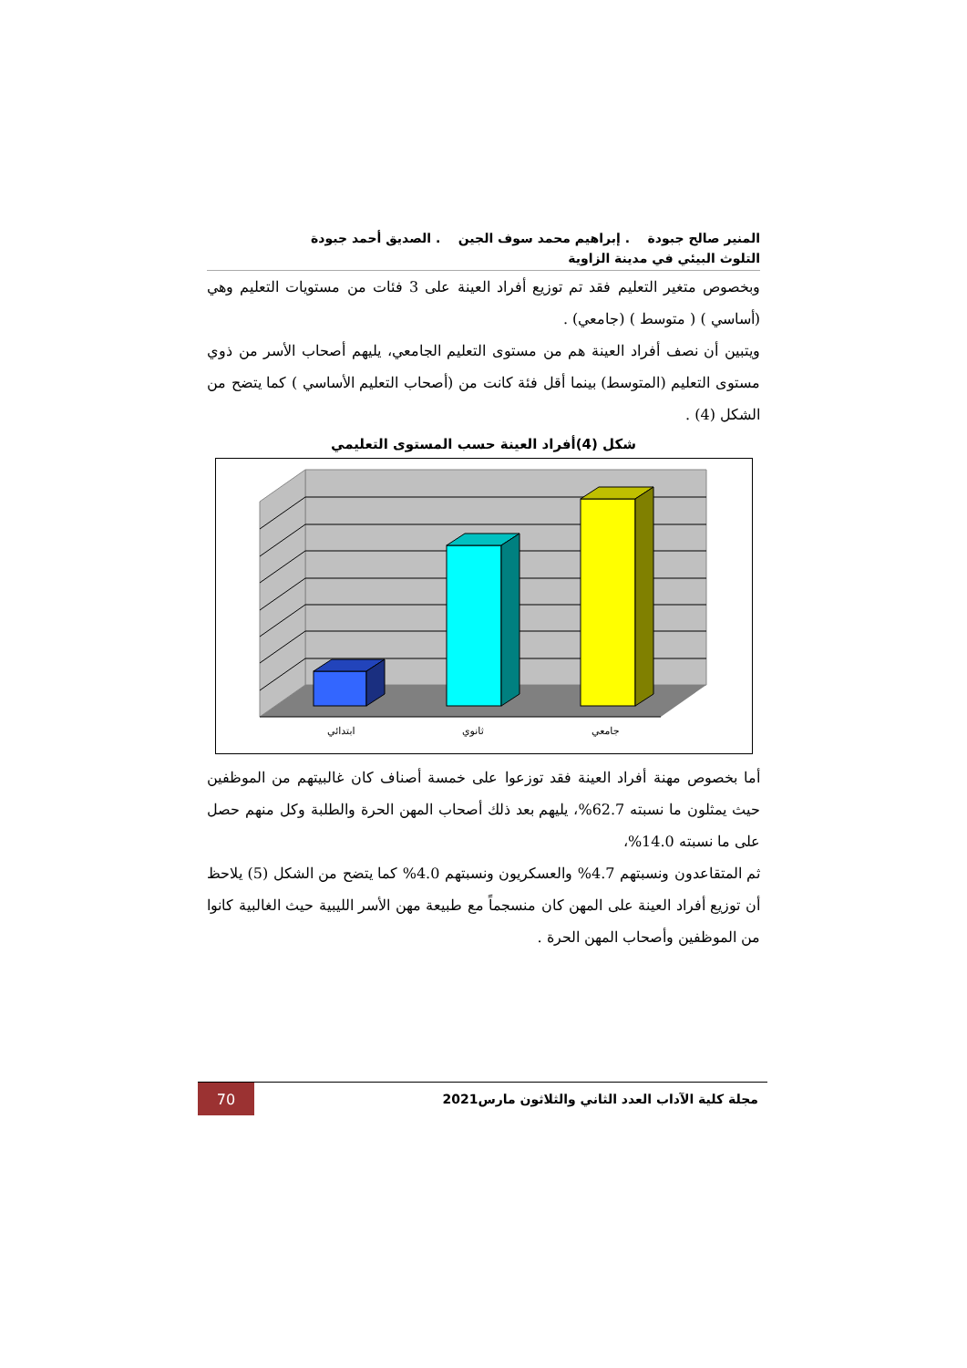المنير صالح جبودة . إبراهيم محمد سوف الجين . الصديق أحمد جبودة
التلوث البيئي في مدينة الزاوية
وبخصوص متغير التعليم فقد تم توزيع أفراد العينة على 3 فئات من مستويات التعليم وهي (أساسي ) ( متوسط ) (جامعي) .
ويتبين أن نصف أفراد العينة هم من مستوى التعليم الجامعي، يليهم أصحاب الأسر من ذوي مستوى التعليم (المتوسط) بينما أقل فئة كانت من (أصحاب التعليم الأساسي ) كما يتضح من الشكل (4) .
شكل (4)أفراد العينة حسب المستوى التعليمي
ابتدائي
ثانوي
جامعي
أما بخصوص مهنة أفراد العينة فقد توزعوا على خمسة أصناف كان غالبيتهم من الموظفين حيث يمثلون ما نسبته 62.7%، يليهم بعد ذلك أصحاب المهن الحرة والطلبة وكل منهم حصل على ما نسبته 14.0%،
ثم المتقاعدون ونسبتهم 4.7% والعسكريون ونسبتهم 4.0% كما يتضح من الشكل (5) يلاحظ أن توزيع أفراد العينة على المهن كان منسجماً مع طبيعة مهن الأسر الليبية حيث الغالبية كانوا من الموظفين وأصحاب المهن الحرة .
مجلة كلية الآداب العدد الثاني والثلاثون مارس2021
70